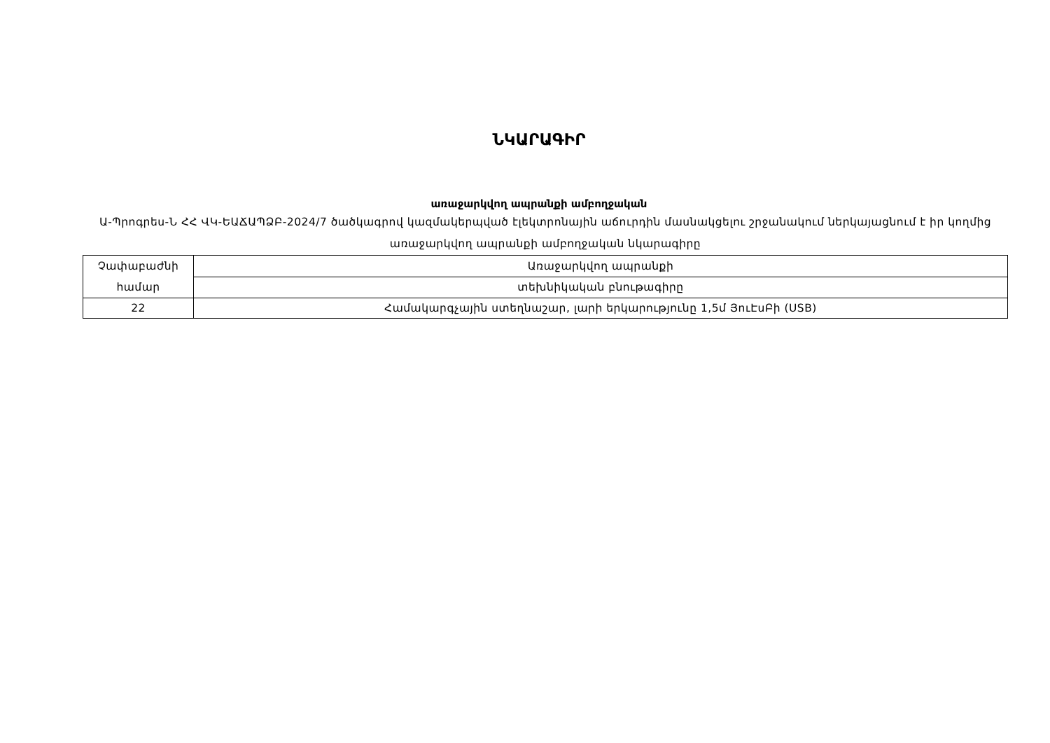ՆԿԱՐԱԳԻՐ
առաջարկվող ապրանքի ամբողջական
Ա-Պրոգրես-Ն ՀՀ ՎԿ-ԵԱՃԱՊՁԲ-2024/7 ծածկագրով կազմակերպված էլեկտրոնային աճուրդին մասնակցելու շրջանակում ներկայացնում է իր կողմից առաջարկվող ապրանքի ամբողջական նկարագիրը
| Չափաբաժնի համար | Առաջարկվող ապրանքի |
| | տեխնիկական բնութագիրը |
| 22 | Համակարգչային ստեղնաշար, լարի երկարությունը 1,5մ ՅուԷսԲի (USB) |